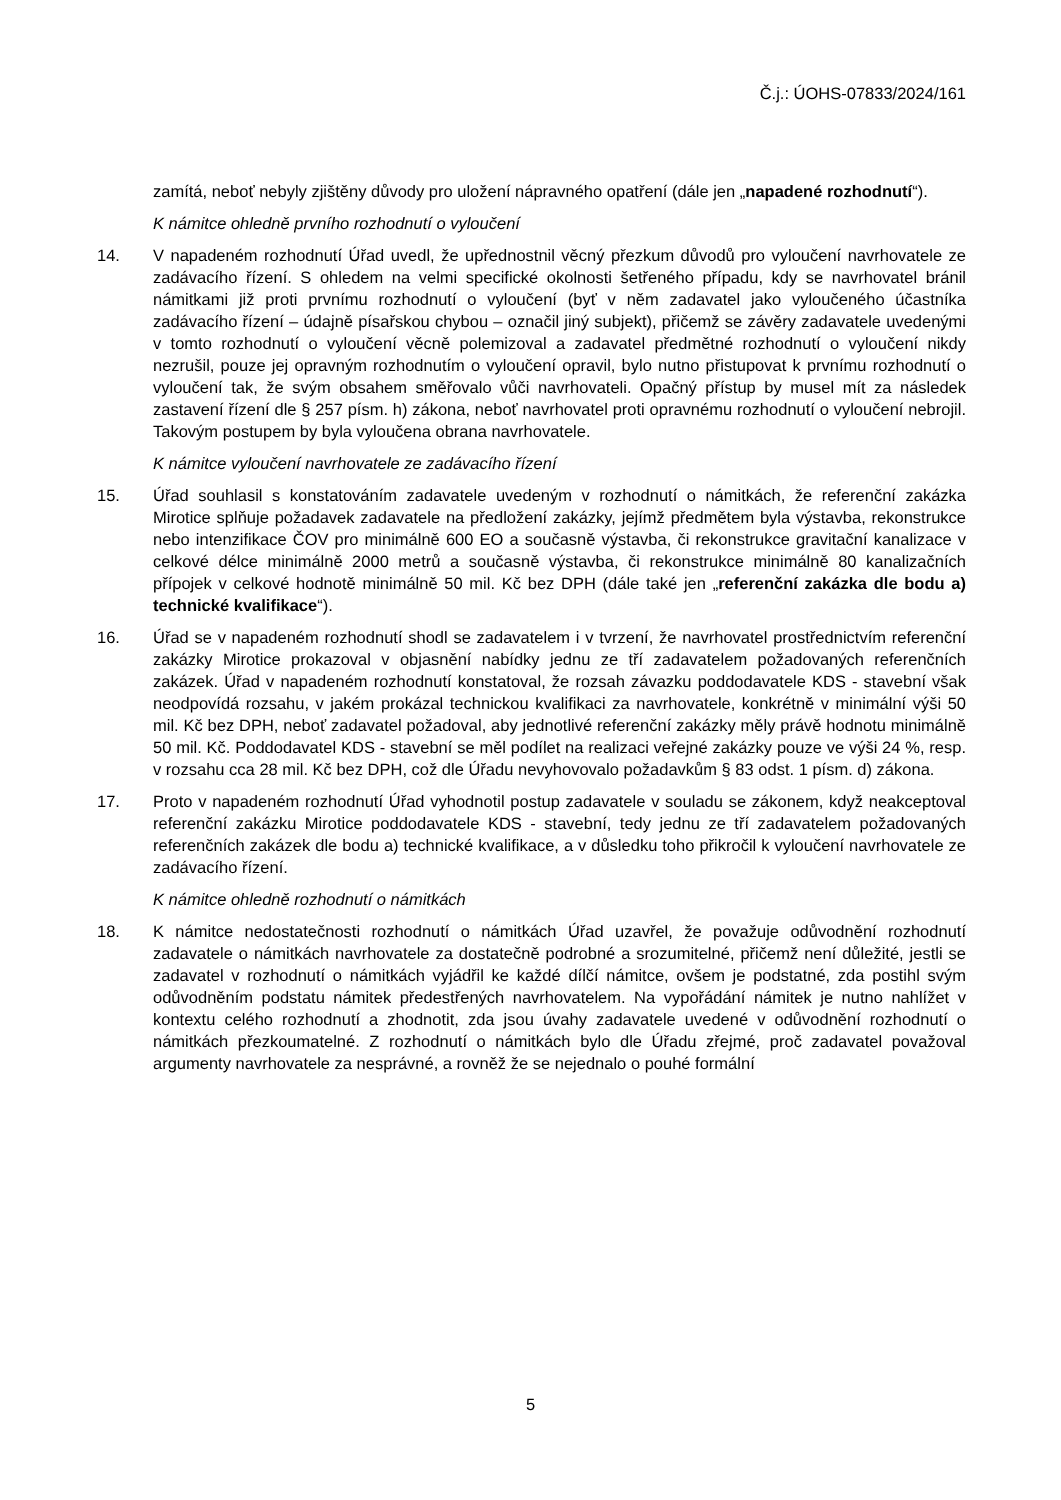Č.j.: ÚOHS-07833/2024/161
zamítá, neboť nebyly zjištěny důvody pro uložení nápravného opatření (dále jen „napadené rozhodnutí“).
K námitce ohledně prvního rozhodnutí o vyloučení
14. V napadeném rozhodnutí Úřad uvedl, že upřednostnil věcný přezkum důvodů pro vyloučení navrhovatele ze zadávacího řízení. S ohledem na velmi specifické okolnosti šetřeného případu, kdy se navrhovatel bránil námitkami již proti prvnímu rozhodnutí o vyloučení (byť v něm zadavatel jako vyloučeného účastníka zadávacího řízení – údajně písařskou chybou – označil jiný subjekt), přičemž se závěry zadavatele uvedenými v tomto rozhodnutí o vyloučení věcně polemizoval a zadavatel předmětné rozhodnutí o vyloučení nikdy nezrušil, pouze jej opravným rozhodnutím o vyloučení opravil, bylo nutno přistupovat k prvnímu rozhodnutí o vyloučení tak, že svým obsahem směřovalo vůči navrhovateli. Opačný přístup by musel mít za následek zastavení řízení dle § 257 písm. h) zákona, neboť navrhovatel proti opravnému rozhodnutí o vyloučení nebrojil. Takovým postupem by byla vyloučena obrana navrhovatele.
K námitce vyloučení navrhovatele ze zadávacího řízení
15. Úřad souhlasil s konstatováním zadavatele uvedeným v rozhodnutí o námitkách, že referenční zakázka Mirotice splňuje požadavek zadavatele na předložení zakázky, jejímž předmětem byla výstavba, rekonstrukce nebo intenzifikace ČOV pro minimálně 600 EO a současně výstavba, či rekonstrukce gravitační kanalizace v celkové délce minimálně 2000 metrů a současně výstavba, či rekonstrukce minimálně 80 kanalizačních přípojek v celkové hodnotě minimálně 50 mil. Kč bez DPH (dále také jen „referenční zakázka dle bodu a) technické kvalifikace“).
16. Úřad se v napadeném rozhodnutí shodl se zadavatelem i v tvrzení, že navrhovatel prostřednictvím referenční zakázky Mirotice prokazoval v objasnění nabídky jednu ze tří zadavatelem požadovaných referenčních zakázek. Úřad v napadeném rozhodnutí konstatoval, že rozsah závazku poddodavatele KDS - stavební však neodpovídá rozsahu, v jakém prokázal technickou kvalifikaci za navrhovatele, konkrétně v minimální výši 50 mil. Kč bez DPH, neboť zadavatel požadoval, aby jednotlivé referenční zakázky měly právě hodnotu minimálně 50 mil. Kč. Poddodavatel KDS - stavební se měl podílet na realizaci veřejné zakázky pouze ve výši 24 %, resp. v rozsahu cca 28 mil. Kč bez DPH, což dle Úřadu nevyhovovalo požadavkům § 83 odst. 1 písm. d) zákona.
17. Proto v napadeném rozhodnutí Úřad vyhodnotil postup zadavatele v souladu se zákonem, když neakceptoval referenční zakázku Mirotice poddodavatele KDS - stavební, tedy jednu ze tří zadavatelem požadovaných referenčních zakázek dle bodu a) technické kvalifikace, a v důsledku toho přikročil k vyloučení navrhovatele ze zadávacího řízení.
K námitce ohledně rozhodnutí o námitkách
18. K námitce nedostatečnosti rozhodnutí o námitkách Úřad uzavřel, že považuje odůvodnění rozhodnutí zadavatele o námitkách navrhovatele za dostatečně podrobné a srozumitelné, přičemž není důležité, jestli se zadavatel v rozhodnutí o námitkách vyjádřil ke každé dílčí námitce, ovšem je podstatné, zda postihl svým odůvodněním podstatu námitek předestřených navrhovatelem. Na vypořádání námitek je nutno nahlížet v kontextu celého rozhodnutí a zhodnotit, zda jsou úvahy zadavatele uvedené v odůvodnění rozhodnutí o námitkách přezkoumatelné. Z rozhodnutí o námitkách bylo dle Úřadu zřejmé, proč zadavatel považoval argumenty navrhovatele za nesprávné, a rovněž že se nejednalo o pouhé formální
5